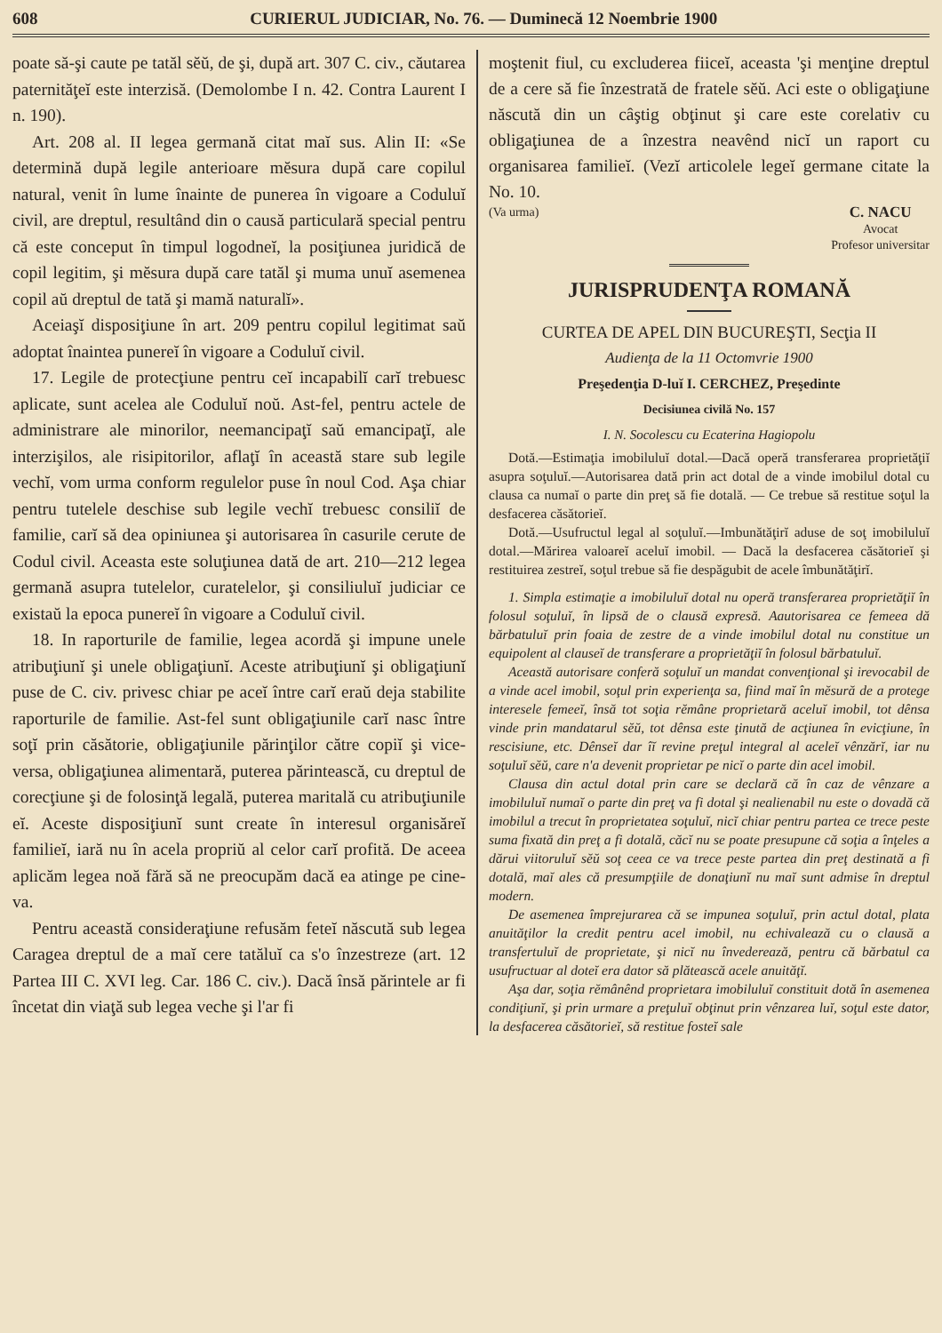608 CURIERUL JUDICIAR, No. 76. — Duminecă 12 Noembrie 1900
poate să-şi caute pe tatăl sĕŭ, de şi, după art. 307 C. civ., căutarea paternităţeĭ este interzisă. (Demolombe I n. 42. Contra Laurent I n. 190).
Art. 208 al. II legea germană citat maĭ sus. Alin II: «Se determină după legile anterioare mĕsura după care copilul natural, venit în lume înainte de punerea în vigoare a Coduluĭ civil, are dreptul, resultând din o causă particulară special pentru că este conceput în timpul logodneĭ, la posiţiunea juridică de copil legitim, şi mĕsura după care tatăl şi muma unuĭ asemenea copil aŭ dreptul de tată şi mamă naturalĭ».
Aceiaşĭ disposiţiune în art. 209 pentru copilul legitimat saŭ adoptat înaintea punereĭ în vigoare a Coduluĭ civil.
17. Legile de protecţiune pentru ceĭ incapabilĭ carĭ trebuesc aplicate, sunt acelea ale Coduluĭ noŭ. Ast-fel, pentru actele de administrare ale minorilor, neemancipaţĭ saŭ emancipaţĭ, ale interzişilos, ale risipitorilor, aflaţĭ în această stare sub legile vechĭ, vom urma conform regulelor puse în noul Cod. Aşa chiar pentru tutelele deschise sub legile vechĭ trebuesc consiliĭ de familie, carĭ să dea opiniunea şi autorisarea în casurile cerute de Codul civil. Aceasta este soluţiunea dată de art. 210—212 legea germană asupra tutelelor, curatelelor, şi consiliuluĭ judiciar ce existaŭ la epoca punereĭ în vigoare a Coduluĭ civil.
18. In raporturile de familie, legea acordă şi impune unele atribuţiunĭ şi unele obligaţiunĭ. Aceste atribuţiunĭ şi obligaţiunĭ puse de C. civ. privesc chiar pe aceĭ între carĭ eraŭ deja stabilite raporturile de familie. Ast-fel sunt obligaţiunile carĭ nasc între soţĭ prin căsătorie, obligaţiunile părinţilor către copiĭ şi vice-versa, obligaţiunea alimentară, puterea părintească, cu dreptul de corecţiune şi de folosinţă legală, puterea maritală cu atribuţiunile eĭ. Aceste disposiţiunĭ sunt create în interesul organisăreĭ familieĭ, iară nu în acela propriŭ al celor carĭ profită. De aceea aplicăm legea noă fără să ne preocupăm dacă ea atinge pe cine-va.
Pentru această consideraţiune refusăm feteĭ născută sub legea Caragea dreptul de a maĭ cere tatăluĭ ca s'o înzestreze (art. 12 Partea III C. XVI leg. Car. 186 C. civ.). Dacă însă părintele ar fi încetat din viaţă sub legea veche şi l'ar fi
moştenit fiul, cu excluderea fiiceĭ, aceasta 'şi menţine dreptul de a cere să fie înzestrată de fratele sĕŭ. Aci este o obligaţiune născută din un câştig obţinut şi care este corelativ cu obligaţiunea de a înzestra neavênd nicĭ un raport cu organisarea familieĭ. (Vezĭ articolele legeĭ germane citate la No. 10.
(Va urma) C. NACU
Avocat
Profesor universitar
JURISPRUDENŢA ROMANĂ
CURTEA DE APEL DIN BUCUREŞTI, Secţia II
Audienţa de la 11 Octomvrie 1900
Preşedenţia D-luĭ I. CERCHEZ, Preşedinte
Decisiunea civilă No. 157
I. N. Socolescu cu Ecaterina Hagiopolu
Dotă.—Estimaţia imobiluluĭ dotal.—Dacă operă transferarea proprietăţiĭ asupra soţuluĭ.—Autorisarea dată prin act dotal de a vinde imobilul dotal cu clausa ca numaĭ o parte din preţ să fie dotală. — Ce trebue să restitue soţul la desfacerea căsătorieĭ.
Dotă.—Usufructul legal al soţuluĭ.—Imbunătăţirĭ aduse de soţ imobiluluĭ dotal.—Mărirea valoareĭ aceluĭ imobil. — Dacă la desfacerea căsătorieĭ şi restituirea zestreĭ, soţul trebue să fie despăgubit de acele îmbunătăţirĭ.
1. Simpla estimaţie a imobiluluĭ dotal nu operă transferarea proprietăţiĭ în folosul soţuluĭ, în lipsă de o clausă expresă. Aautorisarea ce femeea dă bărbatuluĭ prin foaia de zestre de a vinde imobilul dotal nu constitue un equipolent al clauseĭ de transferare a proprietăţiĭ în folosul bărbatuluĭ.
Această autorisare conferă soţuluĭ un mandat convenţional şi irevocabil de a vinde acel imobil, soţul prin experienţa sa, fiind maĭ în mĕsură de a protege interesele femeeĭ, însă tot soţia rĕmâne proprietară aceluĭ imobil, tot dênsa vinde prin mandatarul sĕŭ, tot dênsa este ţinută de acţiunea în evicţiune, în rescisiune, etc. Dênseĭ dar îĭ revine preţul integral al aceleĭ vênzărĭ, iar nu soţuluĭ sĕŭ, care n'a devenit proprietar pe nicĭ o parte din acel imobil.
Clausa din actul dotal prin care se declară că în caz de vênzare a imobiluluĭ numaĭ o parte din preţ va fi dotal şi nealienabil nu este o dovadă că imobilul a trecut în proprietatea soţuluĭ, nicĭ chiar pentru partea ce trece peste suma fixată din preţ a fi dotală, căcĭ nu se poate presupune că soţia a înţeles a dărui viitoruluĭ sĕŭ soţ ceea ce va trece peste partea din preţ destinată a fi dotală, maĭ ales că presumpţiile de donaţiunĭ nu maĭ sunt admise în dreptul modern.
De asemenea împrejurarea că se impunea soţuluĭ, prin actul dotal, plata anuităţilor la credit pentru acel imobil, nu echivalează cu o clausă a transfertuluĭ de proprietate, şi nicĭ nu învederează, pentru că bărbatul ca usufructuar al doteĭ era dator să plătească acele anuităţĭ.
Aşa dar, soţia rĕmânênd proprietara imobiluluĭ constituit dotă în asemenea condiţiunĭ, şi prin urmare a preţuluĭ obţinut prin vênzarea luĭ, soţul este dator, la desfacerea căsătorieĭ, să restitue fosteĭ sale